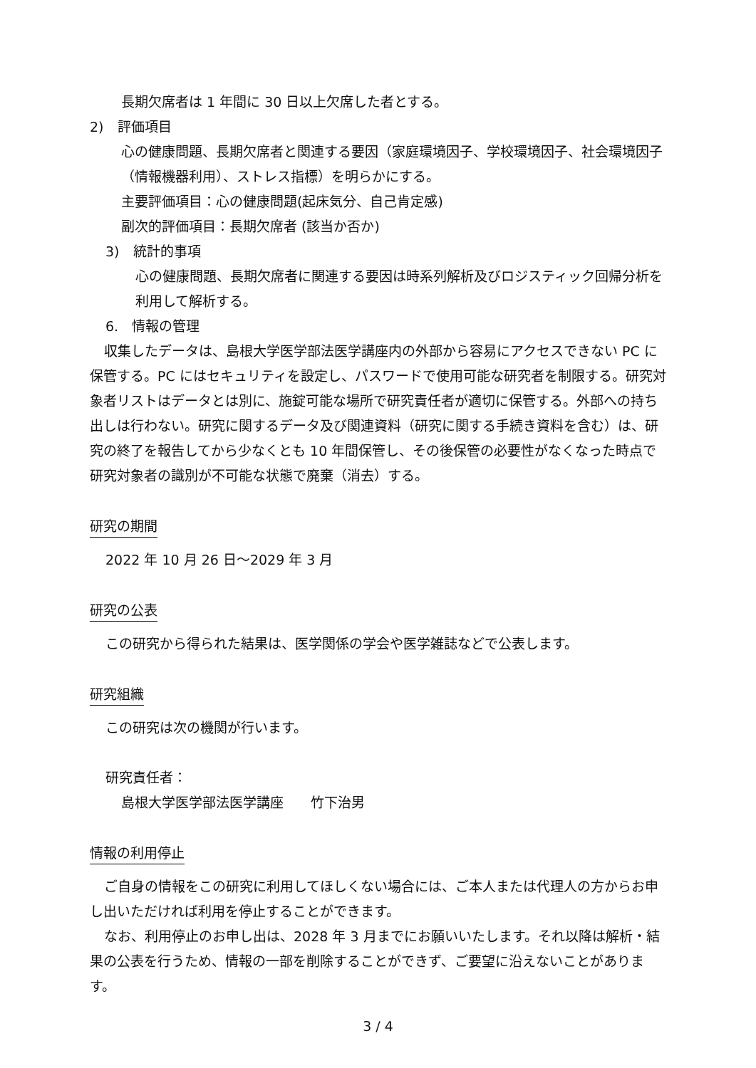長期欠席者は 1 年間に 30 日以上欠席した者とする。
2)　評価項目
心の健康問題、長期欠席者と関連する要因（家庭環境因子、学校環境因子、社会環境因子（情報機器利用）、ストレス指標）を明らかにする。
主要評価項目：心の健康問題(起床気分、自己肯定感)
副次的評価項目：長期欠席者 (該当か否か)
3)　統計的事項
心の健康問題、長期欠席者に関連する要因は時系列解析及びロジスティック回帰分析を利用して解析する。
6.　情報の管理
収集したデータは、島根大学医学部法医学講座内の外部から容易にアクセスできない PC に保管する。PC にはセキュリティを設定し、パスワードで使用可能な研究者を制限する。研究対象者リストはデータとは別に、施錠可能な場所で研究責任者が適切に保管する。外部への持ち出しは行わない。研究に関するデータ及び関連資料（研究に関する手続き資料を含む）は、研究の終了を報告してから少なくとも 10 年間保管し、その後保管の必要性がなくなった時点で研究対象者の識別が不可能な状態で廃棄（消去）する。
研究の期間
2022 年 10 月 26 日～2029 年 3 月
研究の公表
この研究から得られた結果は、医学関係の学会や医学雑誌などで公表します。
研究組織
この研究は次の機関が行います。
研究責任者：
島根大学医学部法医学講座　　竹下治男
情報の利用停止
ご自身の情報をこの研究に利用してほしくない場合には、ご本人または代理人の方からお申し出いただければ利用を停止することができます。
なお、利用停止のお申し出は、2028 年 3 月までにお願いいたします。それ以降は解析・結果の公表を行うため、情報の一部を削除することができず、ご要望に沿えないことがあります。
3 / 4